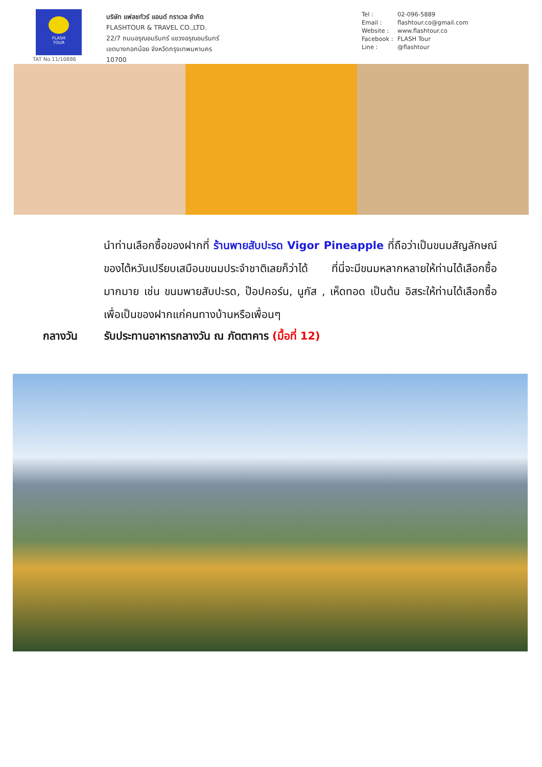FLASH
TOUR
TAT No.11/10886
บริษัท แฟลชทัวร์ แอนด์ ทราเวล จำกัด
FLASHTOUR & TRAVEL CO.,LTD.
22/7 ถนนอรุณอมรินทร์ แขวงอรุณอมรินทร์
เขตบางกอกน้อย จังหวัดกรุงเทพมหานคร
10700
Tel : 02-096-5889
Email : flashtour.co@gmail.com
Website : www.flashtour.co
Facebook : FLASH Tour
Line : @flashtour
นำท่านเลือกซื้อของฝากที่ ร้านพายสับปะรด Vigor Pineapple ที่ถือว่าเป็นขนมสัญลักษณ์ของไต้หวันเปรียบเสมือนขนมประจำชาติเลยก็ว่าได้ ที่นี่จะมีขนมหลากหลายให้ท่านได้เลือกซื้อมากมาย เช่น ขนมพายสับปะรด, ป๊อปคอร์น, นูกัส , เห็ดทอด เป็นต้น อิสระให้ท่านได้เลือกซื้อเพื่อเป็นของฝากแก่คนทางบ้านหรือเพื่อนๆ
กลางวัน รับประทานอาหารกลางวัน ณ ภัตตาคาร (มื้อที่ 12)